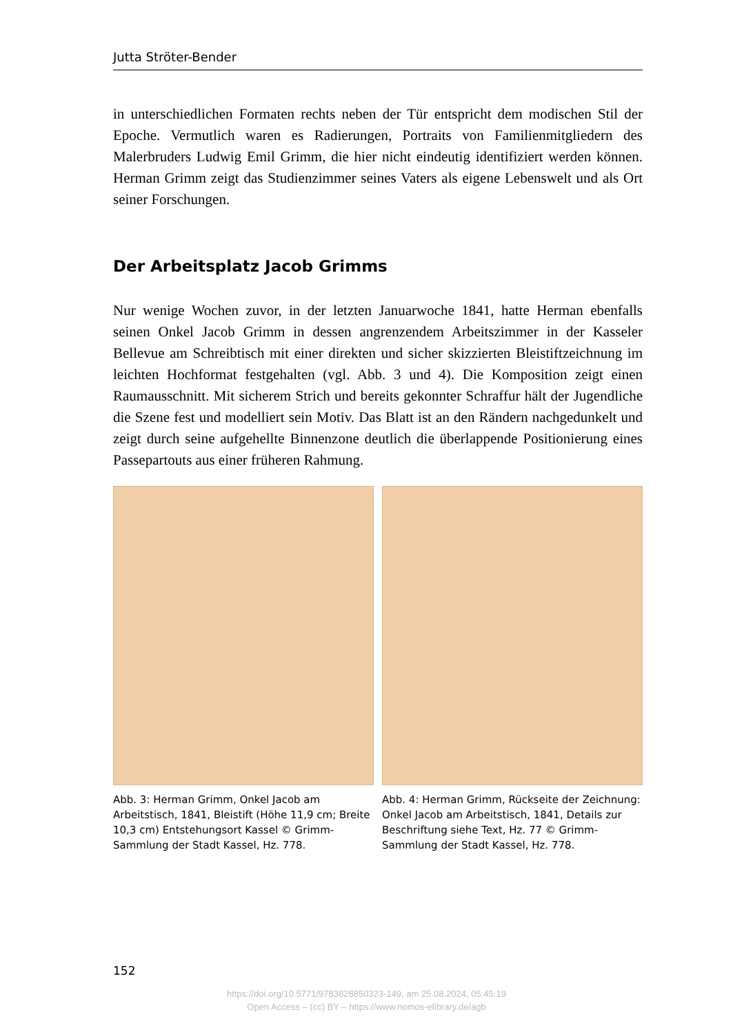Jutta Ströter-Bender
in unterschiedlichen Formaten rechts neben der Tür entspricht dem modischen Stil der Epoche. Vermutlich waren es Radierungen, Portraits von Familienmitgliedern des Malerbruders Ludwig Emil Grimm, die hier nicht eindeutig identifiziert werden können. Herman Grimm zeigt das Studienzimmer seines Vaters als eigene Lebenswelt und als Ort seiner Forschungen.
Der Arbeitsplatz Jacob Grimms
Nur wenige Wochen zuvor, in der letzten Januarwoche 1841, hatte Herman ebenfalls seinen Onkel Jacob Grimm in dessen angrenzendem Arbeitszimmer in der Kasseler Bellevue am Schreibtisch mit einer direkten und sicher skizzierten Bleistiftzeichnung im leichten Hochformat festgehalten (vgl. Abb. 3 und 4). Die Komposition zeigt einen Raumausschnitt. Mit sicherem Strich und bereits gekonnter Schraffur hält der Jugendliche die Szene fest und modelliert sein Motiv. Das Blatt ist an den Rändern nachgedunkelt und zeigt durch seine aufgehellte Binnenzone deutlich die überlappende Positionierung eines Passepartouts aus einer früheren Rahmung.
Abb. 3: Herman Grimm, Onkel Jacob am Arbeitstisch, 1841, Bleistift (Höhe 11,9 cm; Breite 10,3 cm) Entstehungsort Kassel © Grimm-Sammlung der Stadt Kassel, Hz. 778.
Abb. 4: Herman Grimm, Rückseite der Zeichnung: Onkel Jacob am Arbeitstisch, 1841, Details zur Beschriftung siehe Text, Hz. 77 © Grimm-Sammlung der Stadt Kassel, Hz. 778.
152
https://doi.org/10.5771/9783828850323-149, am 25.08.2024, 05:45:19
Open Access – (cc) BY – https://www.nomos-elibrary.de/agb